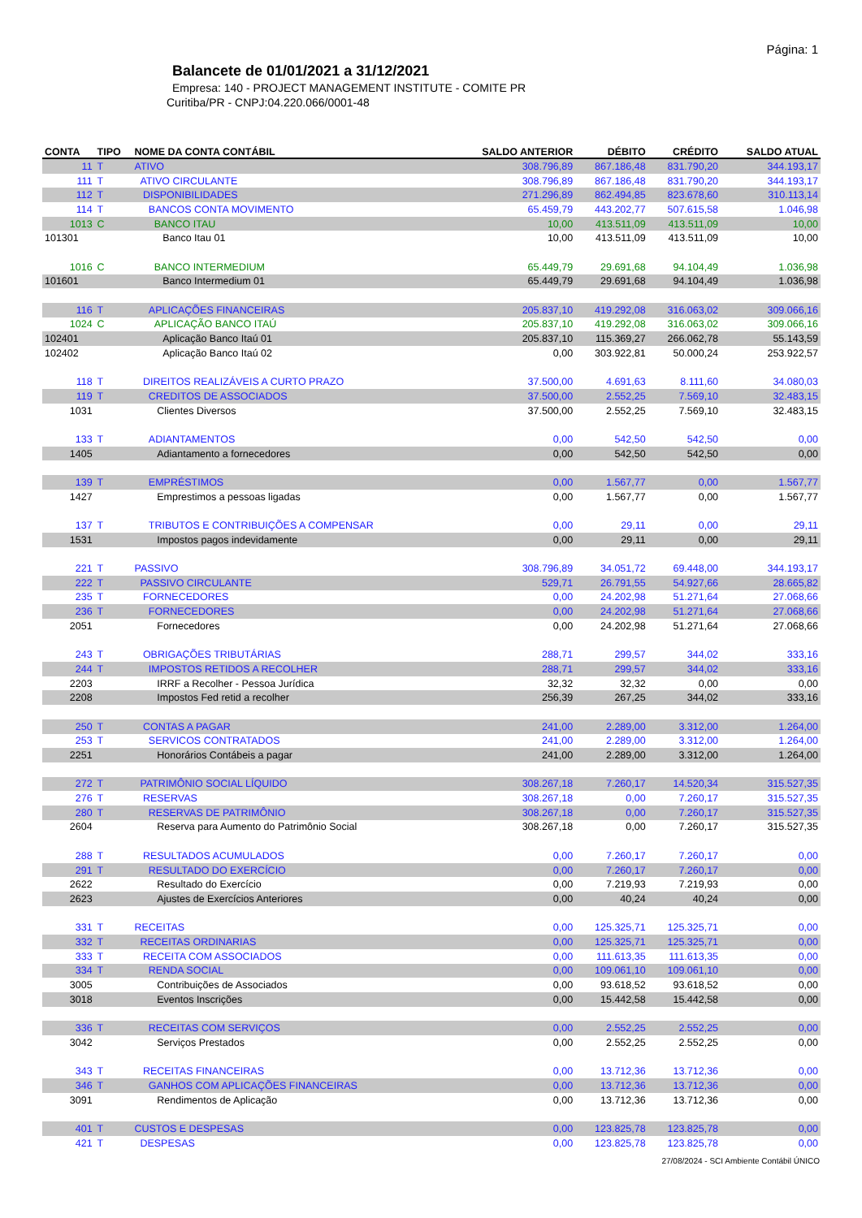Página: 1
Balancete de 01/01/2021 a 31/12/2021
Empresa: 140 - PROJECT MANAGEMENT INSTITUTE - COMITE PR
Curitiba/PR - CNPJ:04.220.066/0001-48
| CONTA | TIPO | NOME DA CONTA CONTÁBIL | SALDO ANTERIOR | DÉBITO | CRÉDITO | SALDO ATUAL |
| --- | --- | --- | --- | --- | --- | --- |
| 11 | T | ATIVO | 308.796,89 | 867.186,48 | 831.790,20 | 344.193,17 |
| 111 | T | ATIVO CIRCULANTE | 308.796,89 | 867.186,48 | 831.790,20 | 344.193,17 |
| 112 | T | DISPONIBILIDADES | 271.296,89 | 862.494,85 | 823.678,60 | 310.113,14 |
| 114 | T | BANCOS CONTA MOVIMENTO | 65.459,79 | 443.202,77 | 507.615,58 | 1.046,98 |
| 1013 | C | BANCO ITAU | 10,00 | 413.511,09 | 413.511,09 | 10,00 |
| 101301 | | Banco Itau 01 | 10,00 | 413.511,09 | 413.511,09 | 10,00 |
| 1016 | C | BANCO INTERMEDIUM | 65.449,79 | 29.691,68 | 94.104,49 | 1.036,98 |
| 101601 | | Banco Intermedium 01 | 65.449,79 | 29.691,68 | 94.104,49 | 1.036,98 |
| 116 | T | APLICAÇÕES FINANCEIRAS | 205.837,10 | 419.292,08 | 316.063,02 | 309.066,16 |
| 1024 | C | APLICAÇÃO BANCO ITAÚ | 205.837,10 | 419.292,08 | 316.063,02 | 309.066,16 |
| 102401 | | Aplicação Banco Itaú 01 | 205.837,10 | 115.369,27 | 266.062,78 | 55.143,59 |
| 102402 | | Aplicação Banco Itaú 02 | 0,00 | 303.922,81 | 50.000,24 | 253.922,57 |
| 118 | T | DIREITOS REALIZÁVEIS A CURTO PRAZO | 37.500,00 | 4.691,63 | 8.111,60 | 34.080,03 |
| 119 | T | CREDITOS DE ASSOCIADOS | 37.500,00 | 2.552,25 | 7.569,10 | 32.483,15 |
| 1031 | | Clientes Diversos | 37.500,00 | 2.552,25 | 7.569,10 | 32.483,15 |
| 133 | T | ADIANTAMENTOS | 0,00 | 542,50 | 542,50 | 0,00 |
| 1405 | | Adiantamento a fornecedores | 0,00 | 542,50 | 542,50 | 0,00 |
| 139 | T | EMPRÉSTIMOS | 0,00 | 1.567,77 | 0,00 | 1.567,77 |
| 1427 | | Emprestimos a pessoas ligadas | 0,00 | 1.567,77 | 0,00 | 1.567,77 |
| 137 | T | TRIBUTOS E CONTRIBUIÇÕES A COMPENSAR | 0,00 | 29,11 | 0,00 | 29,11 |
| 1531 | | Impostos pagos indevidamente | 0,00 | 29,11 | 0,00 | 29,11 |
| 221 | T | PASSIVO | 308.796,89 | 34.051,72 | 69.448,00 | 344.193,17 |
| 222 | T | PASSIVO CIRCULANTE | 529,71 | 26.791,55 | 54.927,66 | 28.665,82 |
| 235 | T | FORNECEDORES | 0,00 | 24.202,98 | 51.271,64 | 27.068,66 |
| 236 | T | FORNECEDORES | 0,00 | 24.202,98 | 51.271,64 | 27.068,66 |
| 2051 | | Fornecedores | 0,00 | 24.202,98 | 51.271,64 | 27.068,66 |
| 243 | T | OBRIGAÇÕES TRIBUTÁRIAS | 288,71 | 299,57 | 344,02 | 333,16 |
| 244 | T | IMPOSTOS RETIDOS A RECOLHER | 288,71 | 299,57 | 344,02 | 333,16 |
| 2203 | | IRRF a Recolher - Pessoa Jurídica | 32,32 | 32,32 | 0,00 | 0,00 |
| 2208 | | Impostos Fed retid a recolher | 256,39 | 267,25 | 344,02 | 333,16 |
| 250 | T | CONTAS A PAGAR | 241,00 | 2.289,00 | 3.312,00 | 1.264,00 |
| 253 | T | SERVICOS CONTRATADOS | 241,00 | 2.289,00 | 3.312,00 | 1.264,00 |
| 2251 | | Honorários Contábeis a pagar | 241,00 | 2.289,00 | 3.312,00 | 1.264,00 |
| 272 | T | PATRIMÔNIO SOCIAL LÍQUIDO | 308.267,18 | 7.260,17 | 14.520,34 | 315.527,35 |
| 276 | T | RESERVAS | 308.267,18 | 0,00 | 7.260,17 | 315.527,35 |
| 280 | T | RESERVAS DE PATRIMÔNIO | 308.267,18 | 0,00 | 7.260,17 | 315.527,35 |
| 2604 | | Reserva para Aumento do Patrimônio Social | 308.267,18 | 0,00 | 7.260,17 | 315.527,35 |
| 288 | T | RESULTADOS ACUMULADOS | 0,00 | 7.260,17 | 7.260,17 | 0,00 |
| 291 | T | RESULTADO DO EXERCÍCIO | 0,00 | 7.260,17 | 7.260,17 | 0,00 |
| 2622 | | Resultado do Exercício | 0,00 | 7.219,93 | 7.219,93 | 0,00 |
| 2623 | | Ajustes de Exercícios Anteriores | 0,00 | 40,24 | 40,24 | 0,00 |
| 331 | T | RECEITAS | 0,00 | 125.325,71 | 125.325,71 | 0,00 |
| 332 | T | RECEITAS ORDINARIAS | 0,00 | 125.325,71 | 125.325,71 | 0,00 |
| 333 | T | RECEITA COM ASSOCIADOS | 0,00 | 111.613,35 | 111.613,35 | 0,00 |
| 334 | T | RENDA SOCIAL | 0,00 | 109.061,10 | 109.061,10 | 0,00 |
| 3005 | | Contribuições de Associados | 0,00 | 93.618,52 | 93.618,52 | 0,00 |
| 3018 | | Eventos Inscrições | 0,00 | 15.442,58 | 15.442,58 | 0,00 |
| 336 | T | RECEITAS COM SERVIÇOS | 0,00 | 2.552,25 | 2.552,25 | 0,00 |
| 3042 | | Serviços Prestados | 0,00 | 2.552,25 | 2.552,25 | 0,00 |
| 343 | T | RECEITAS FINANCEIRAS | 0,00 | 13.712,36 | 13.712,36 | 0,00 |
| 346 | T | GANHOS COM APLICAÇÕES FINANCEIRAS | 0,00 | 13.712,36 | 13.712,36 | 0,00 |
| 3091 | | Rendimentos de Aplicação | 0,00 | 13.712,36 | 13.712,36 | 0,00 |
| 401 | T | CUSTOS E DESPESAS | 0,00 | 123.825,78 | 123.825,78 | 0,00 |
| 421 | T | DESPESAS | 0,00 | 123.825,78 | 123.825,78 | 0,00 |
27/08/2024 - SCI Ambiente Contábil ÚNICO